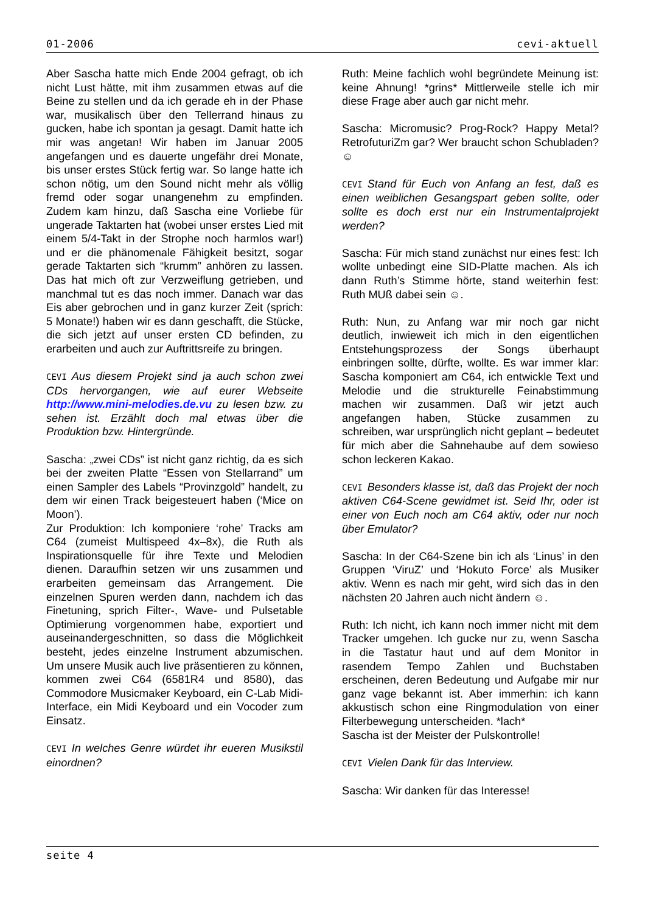01-2006 cevi-aktuell
Aber Sascha hatte mich Ende 2004 gefragt, ob ich nicht Lust hätte, mit ihm zusammen etwas auf die Beine zu stellen und da ich gerade eh in der Phase war, musikalisch über den Tellerrand hinaus zu gucken, habe ich spontan ja gesagt. Damit hatte ich mir was angetan! Wir haben im Januar 2005 angefangen und es dauerte ungefähr drei Monate, bis unser erstes Stück fertig war. So lange hatte ich schon nötig, um den Sound nicht mehr als völlig fremd oder sogar unangenehm zu empfinden. Zudem kam hinzu, daß Sascha eine Vorliebe für ungerade Taktarten hat (wobei unser erstes Lied mit einem 5/4-Takt in der Strophe noch harmlos war!) und er die phänomenale Fähigkeit besitzt, sogar gerade Taktarten sich “krumm” anhören zu lassen. Das hat mich oft zur Verzweiflung getrieben, und manchmal tut es das noch immer. Danach war das Eis aber gebrochen und in ganz kurzer Zeit (sprich: 5 Monate!) haben wir es dann geschafft, die Stücke, die sich jetzt auf unser ersten CD befinden, zu erarbeiten und auch zur Auftrittsreife zu bringen.
CEVI Aus diesem Projekt sind ja auch schon zwei CDs hervorgangen, wie auf eurer Webseite http://www.mini-melodies.de.vu zu lesen bzw. zu sehen ist. Erzählt doch mal etwas über die Produktion bzw. Hintergründe.
Sascha: „zwei CDs” ist nicht ganz richtig, da es sich bei der zweiten Platte “Essen von Stellarrand” um einen Sampler des Labels “Provinzgold” handelt, zu dem wir einen Track beigesteuert haben (‘Mice on Moon’).
Zur Produktion: Ich komponiere ‘rohe’ Tracks am C64 (zumeist Multispeed 4x–8x), die Ruth als Inspirationsquelle für ihre Texte und Melodien dienen. Daraufhin setzen wir uns zusammen und erarbeiten gemeinsam das Arrangement. Die einzelnen Spuren werden dann, nachdem ich das Finetuning, sprich Filter-, Wave- und Pulsetable Optimierung vorgenommen habe, exportiert und auseinandergeschnitten, so dass die Möglichkeit besteht, jedes einzelne Instrument abzumischen. Um unsere Musik auch live präsentieren zu können, kommen zwei C64 (6581R4 und 8580), das Commodore Musicmaker Keyboard, ein C-Lab Midi-Interface, ein Midi Keyboard und ein Vocoder zum Einsatz.
CEVI In welches Genre würdet ihr eueren Musikstil einordnen?
Ruth: Meine fachlich wohl begründete Meinung ist: keine Ahnung! *grins* Mittlerweile stelle ich mir diese Frage aber auch gar nicht mehr.
Sascha: Micromusic? Prog-Rock? Happy Metal? RetrofuturiZm gar? Wer braucht schon Schubladen? ☺
CEVI Stand für Euch von Anfang an fest, daß es einen weiblichen Gesangspart geben sollte, oder sollte es doch erst nur ein Instrumentalprojekt werden?
Sascha: Für mich stand zunächst nur eines fest: Ich wollte unbedingt eine SID-Platte machen. Als ich dann Ruth’s Stimme hörte, stand weiterhin fest: Ruth MUß dabei sein ☺.
Ruth: Nun, zu Anfang war mir noch gar nicht deutlich, inwieweit ich mich in den eigentlichen Entstehungsprozess der Songs überhaupt einbringen sollte, dürfte, wollte. Es war immer klar: Sascha komponiert am C64, ich entwickle Text und Melodie und die strukturelle Feinabstimmung machen wir zusammen. Daß wir jetzt auch angefangen haben, Stücke zusammen zu schreiben, war ursprünglich nicht geplant – bedeutet für mich aber die Sahnehaube auf dem sowieso schon leckeren Kakao.
CEVI Besonders klasse ist, daß das Projekt der noch aktiven C64-Scene gewidmet ist. Seid Ihr, oder ist einer von Euch noch am C64 aktiv, oder nur noch über Emulator?
Sascha: In der C64-Szene bin ich als ‘Linus’ in den Gruppen ‘ViruZ’ und ‘Hokuto Force’ als Musiker aktiv. Wenn es nach mir geht, wird sich das in den nächsten 20 Jahren auch nicht ändern ☺.
Ruth: Ich nicht, ich kann noch immer nicht mit dem Tracker umgehen. Ich gucke nur zu, wenn Sascha in die Tastatur haut und auf dem Monitor in rasendem Tempo Zahlen und Buchstaben erscheinen, deren Bedeutung und Aufgabe mir nur ganz vage bekannt ist. Aber immerhin: ich kann akkustisch schon eine Ringmodulation von einer Filterbewegung unterscheiden. *lach*
Sascha ist der Meister der Pulskontrolle!
CEVI Vielen Dank für das Interview.
Sascha: Wir danken für das Interesse!
seite 4